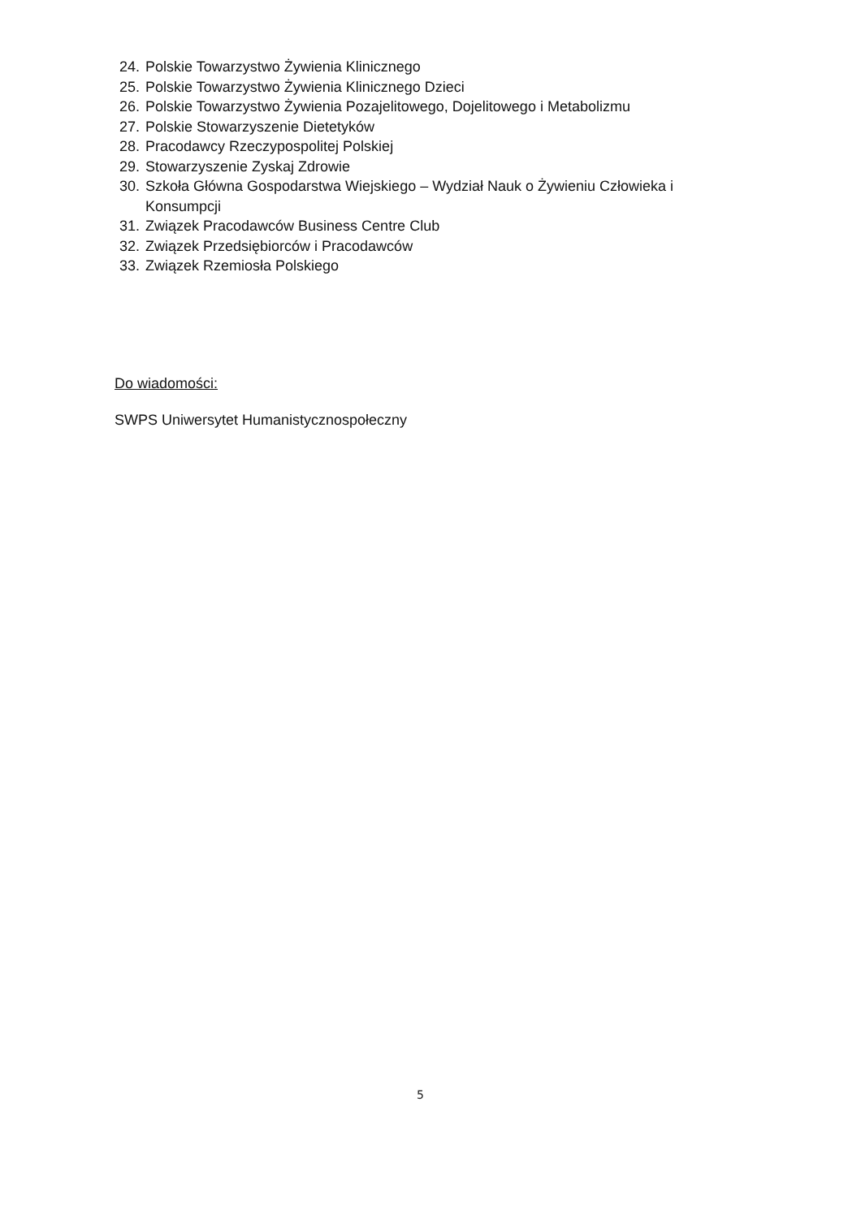24. Polskie Towarzystwo Żywienia Klinicznego
25. Polskie Towarzystwo Żywienia Klinicznego Dzieci
26. Polskie Towarzystwo Żywienia Pozajelitowego, Dojelitowego i Metabolizmu
27. Polskie Stowarzyszenie Dietetyków
28. Pracodawcy Rzeczypospolitej Polskiej
29. Stowarzyszenie Zyskaj Zdrowie
30. Szkoła Główna Gospodarstwa Wiejskiego – Wydział Nauk o Żywieniu Człowieka i Konsumpcji
31. Związek Pracodawców Business Centre Club
32. Związek Przedsiębiorców i Pracodawców
33. Związek Rzemiosła Polskiego
Do wiadomości:
SWPS Uniwersytet Humanistycznospołeczny
5